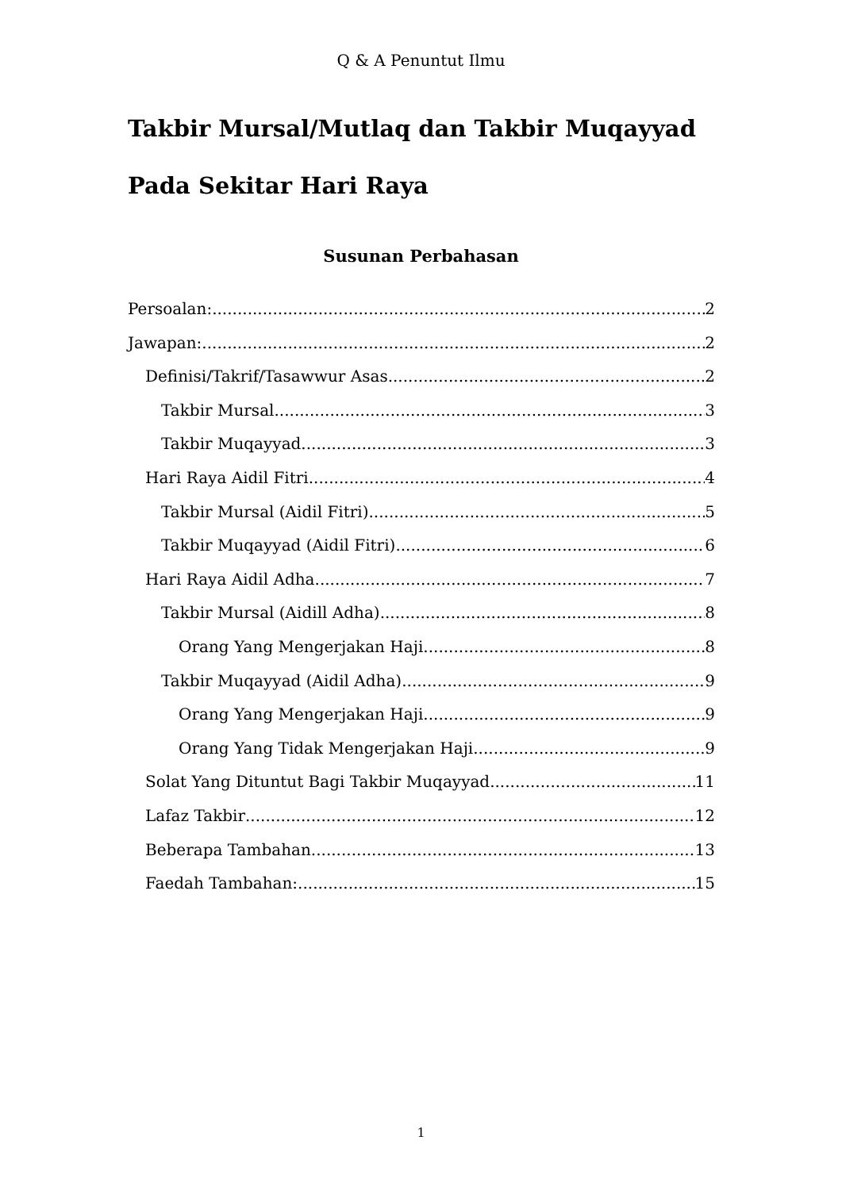Q & A Penuntut Ilmu
Takbir Mursal/Mutlaq dan Takbir Muqayyad Pada Sekitar Hari Raya
Susunan Perbahasan
Persoalan: 2
Jawapan: 2
Definisi/Takrif/Tasawwur Asas 2
Takbir Mursal 3
Takbir Muqayyad 3
Hari Raya Aidil Fitri 4
Takbir Mursal (Aidil Fitri) 5
Takbir Muqayyad (Aidil Fitri) 6
Hari Raya Aidil Adha 7
Takbir Mursal (Aidill Adha) 8
Orang Yang Mengerjakan Haji 8
Takbir Muqayyad (Aidil Adha) 9
Orang Yang Mengerjakan Haji 9
Orang Yang Tidak Mengerjakan Haji 9
Solat Yang Dituntut Bagi Takbir Muqayyad 11
Lafaz Takbir 12
Beberapa Tambahan 13
Faedah Tambahan: 15
1